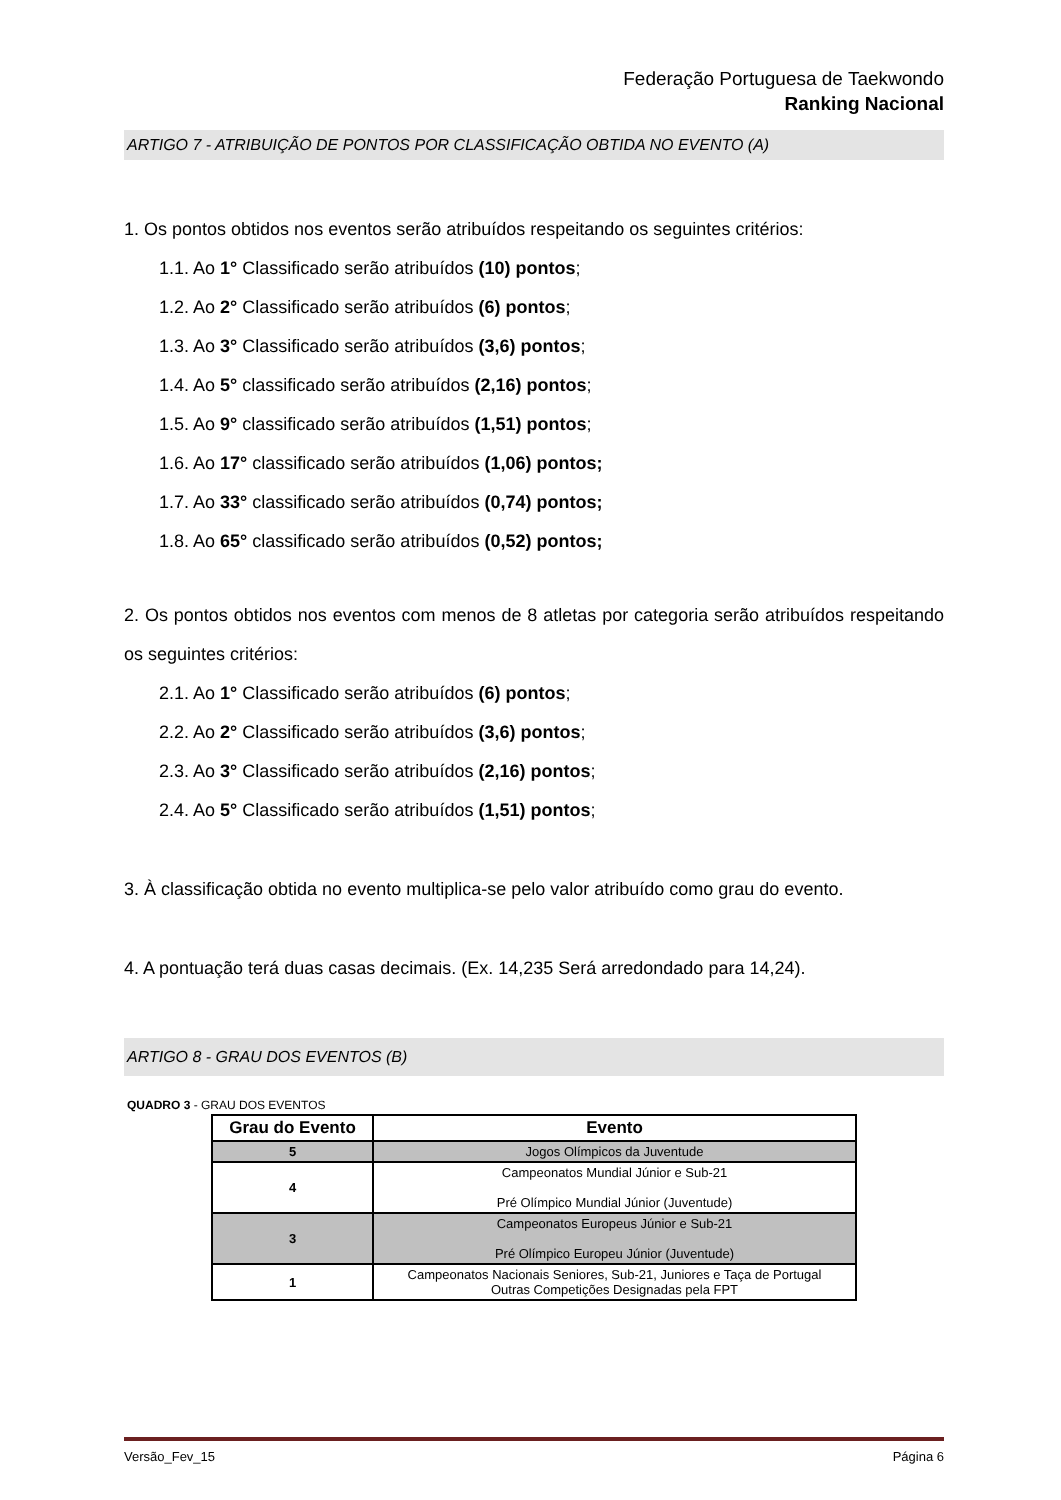Federação Portuguesa de Taekwondo
Ranking Nacional
ARTIGO 7 - ATRIBUIÇÃO DE PONTOS POR CLASSIFICAÇÃO OBTIDA NO EVENTO (A)
1. Os pontos obtidos nos eventos serão atribuídos respeitando os seguintes critérios:
1.1. Ao 1° Classificado serão atribuídos (10) pontos;
1.2. Ao 2° Classificado serão atribuídos (6) pontos;
1.3. Ao 3° Classificado serão atribuídos (3,6) pontos;
1.4. Ao 5° classificado serão atribuídos (2,16) pontos;
1.5. Ao 9° classificado serão atribuídos (1,51) pontos;
1.6. Ao 17° classificado serão atribuídos (1,06) pontos;
1.7. Ao 33° classificado serão atribuídos (0,74) pontos;
1.8. Ao 65° classificado serão atribuídos (0,52) pontos;
2. Os pontos obtidos nos eventos com menos de 8 atletas por categoria serão atribuídos respeitando os seguintes critérios:
2.1. Ao 1° Classificado serão atribuídos (6) pontos;
2.2. Ao 2° Classificado serão atribuídos (3,6) pontos;
2.3. Ao 3° Classificado serão atribuídos (2,16) pontos;
2.4. Ao 5° Classificado serão atribuídos (1,51) pontos;
3. À classificação obtida no evento multiplica-se pelo valor atribuído como grau do evento.
4. A pontuação terá duas casas decimais. (Ex. 14,235 Será arredondado para 14,24).
ARTIGO 8 - GRAU DOS EVENTOS (B)
QUADRO 3 - GRAU DOS EVENTOS
| Grau do Evento | Evento |
| --- | --- |
| 5 | Jogos Olímpicos da Juventude |
| 4 | Campeonatos Mundial Júnior e Sub-21 Pré Olímpico Mundial Júnior (Juventude) |
| 3 | Campeonatos Europeus Júnior e Sub-21 Pré Olímpico Europeu Júnior (Juventude) |
| 1 | Campeonatos Nacionais Seniores, Sub-21, Juniores e Taça de Portugal Outras Competições Designadas pela FPT |
Versão_Fev_15 Página 6